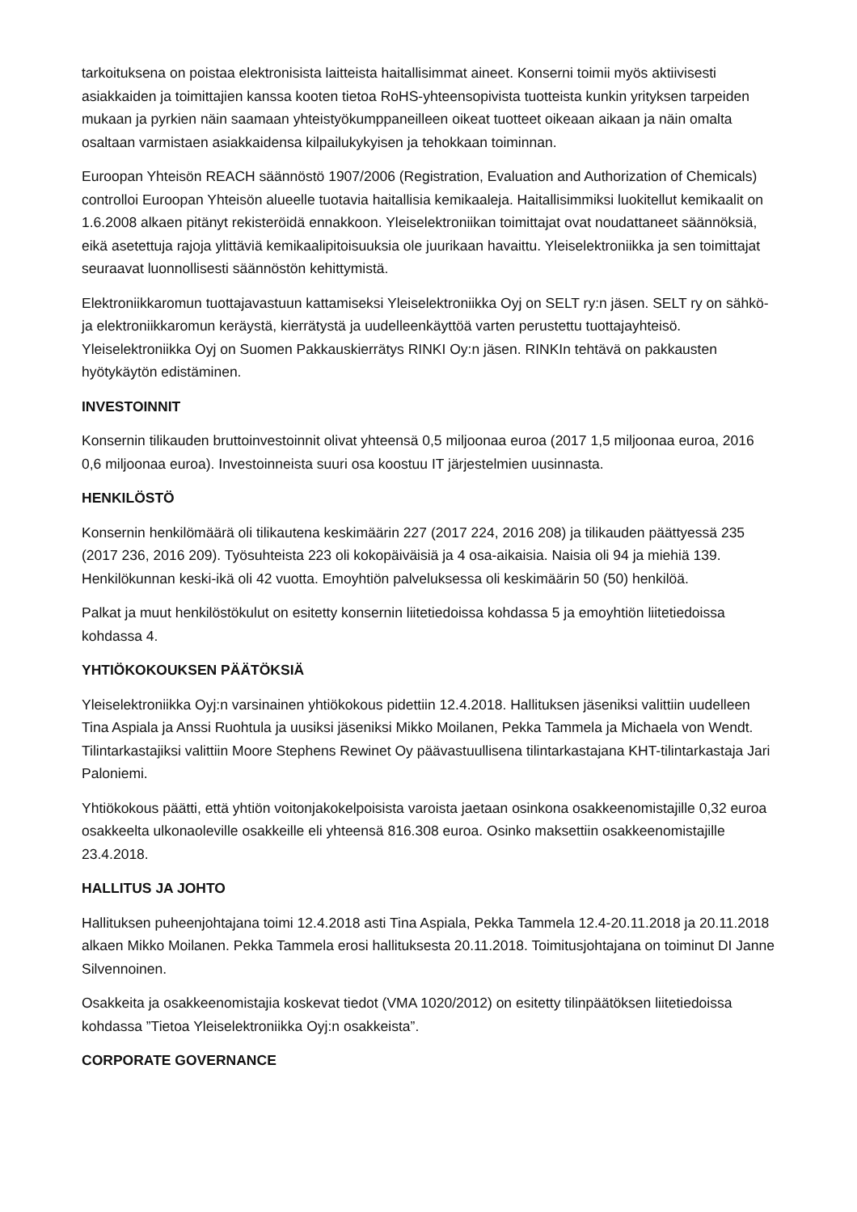tarkoituksena on poistaa elektronisista laitteista haitallisimmat aineet. Konserni toimii myös aktiivisesti asiakkaiden ja toimittajien kanssa kooten tietoa RoHS-yhteensopivista tuotteista kunkin yrityksen tarpeiden mukaan ja pyrkien näin saamaan yhteistyökumppaneilleen oikeat tuotteet oikeaan aikaan ja näin omalta osaltaan varmistaen asiakkaidensa kilpailukykyisen ja tehokkaan toiminnan.
Euroopan Yhteisön REACH säännöstö 1907/2006 (Registration, Evaluation and Authorization of Chemicals) controlloi Euroopan Yhteisön alueelle tuotavia haitallisia kemikaaleja. Haitallisimmiksi luokitellut kemikaalit on 1.6.2008 alkaen pitänyt rekisteröidä ennakkoon. Yleiselektroniikan toimittajat ovat noudattaneet säännöksiä, eikä asetettuja rajoja ylittäviä kemikaalipitoisuuksia ole juurikaan havaittu. Yleiselektroniikka ja sen toimittajat seuraavat luonnollisesti säännöstön kehittymistä.
Elektroniikkaromun tuottajavastuun kattamiseksi Yleiselektroniikka Oyj on SELT ry:n jäsen. SELT ry on sähkö- ja elektroniikkaromun keräystä, kierrätystä ja uudelleenkäyttöä varten perustettu tuottajayhteisö. Yleiselektroniikka Oyj on Suomen Pakkauskierrätys RINKI Oy:n jäsen. RINKIn tehtävä on pakkausten hyötykäytön edistäminen.
INVESTOINNIT
Konsernin tilikauden bruttoinvestoinnit olivat yhteensä 0,5 miljoonaa euroa (2017 1,5 miljoonaa euroa, 2016 0,6 miljoonaa euroa). Investoinneista suuri osa koostuu IT järjestelmien uusinnasta.
HENKILÖSTÖ
Konsernin henkilömäärä oli tilikautena keskimäärin 227 (2017 224, 2016 208) ja tilikauden päättyessä 235 (2017 236, 2016 209). Työsuhteista 223 oli kokopäiväisiä ja 4 osa-aikaisia. Naisia oli 94 ja miehiä 139. Henkilökunnan keski-ikä oli 42 vuotta. Emoyhtiön palveluksessa oli keskimäärin 50 (50) henkilöä.
Palkat ja muut henkilöstökulut on esitetty konsernin liitetiedoissa kohdassa 5 ja emoyhtiön liitetiedoissa kohdassa 4.
YHTIÖKOKOUKSEN PÄÄTÖKSIÄ
Yleiselektroniikka Oyj:n varsinainen yhtiökokous pidettiin 12.4.2018. Hallituksen jäseniksi valittiin uudelleen Tina Aspiala ja Anssi Ruohtula ja uusiksi jäseniksi Mikko Moilanen, Pekka Tammela ja Michaela von Wendt. Tilintarkastajiksi valittiin Moore Stephens Rewinet Oy päävastuullisena tilintarkastajana KHT-tilintarkastaja Jari Paloniemi.
Yhtiökokous päätti, että yhtiön voitonjakokelpoisista varoista jaetaan osinkona osakkeenomistajille 0,32 euroa osakkeelta ulkonaoleville osakkeille eli yhteensä 816.308 euroa. Osinko maksettiin osakkeenomistajille 23.4.2018.
HALLITUS JA JOHTO
Hallituksen puheenjohtajana toimi 12.4.2018 asti Tina Aspiala, Pekka Tammela 12.4-20.11.2018 ja 20.11.2018 alkaen Mikko Moilanen. Pekka Tammela erosi hallituksesta 20.11.2018. Toimitusjohtajana on toiminut DI Janne Silvennoinen.
Osakkeita ja osakkeenomistajia koskevat tiedot (VMA 1020/2012) on esitetty tilinpäätöksen liitetiedoissa kohdassa ”Tietoa Yleiselektroniikka Oyj:n osakkeista”.
CORPORATE GOVERNANCE